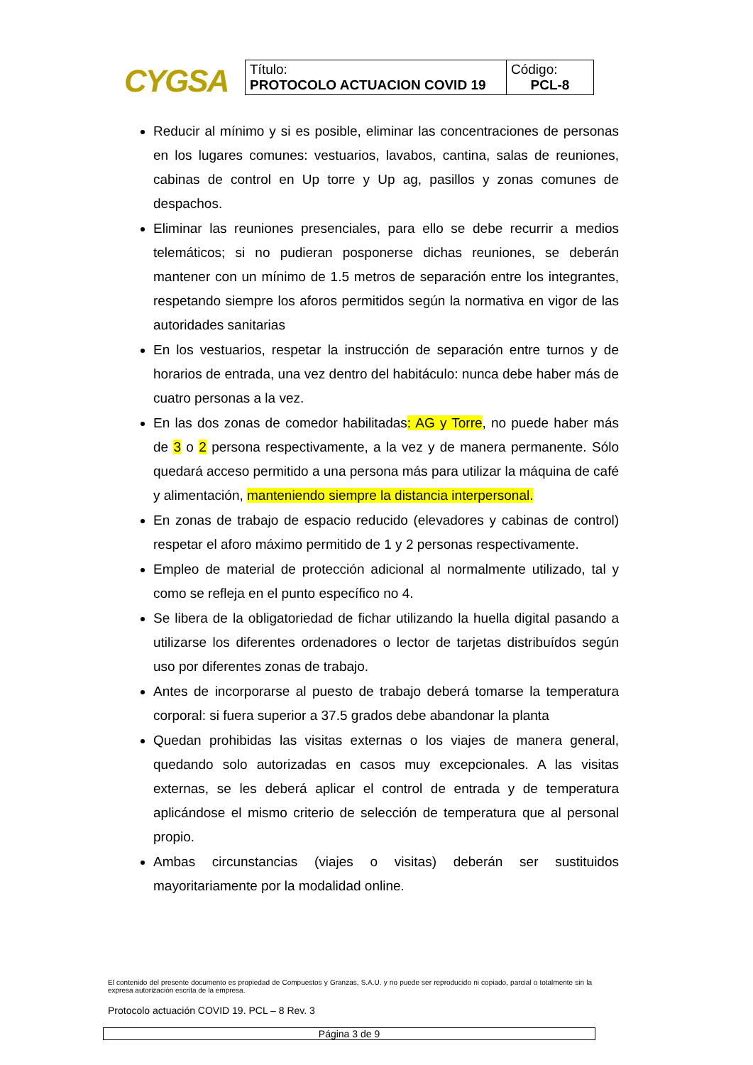CYGSA
| Título: PROTOCOLO ACTUACION COVID 19 | Código: PCL-8 |
Reducir al mínimo y si es posible, eliminar las concentraciones de personas en los lugares comunes: vestuarios, lavabos, cantina, salas de reuniones, cabinas de control en Up torre y Up ag, pasillos y zonas comunes de despachos.
Eliminar las reuniones presenciales, para ello se debe recurrir a medios telemáticos; si no pudieran posponerse dichas reuniones, se deberán mantener con un mínimo de 1.5 metros de separación entre los integrantes, respetando siempre los aforos permitidos según la normativa en vigor de las autoridades sanitarias
En los vestuarios, respetar la instrucción de separación entre turnos y de horarios de entrada, una vez dentro del habitáculo: nunca debe haber más de cuatro personas a la vez.
En las dos zonas de comedor habilitadas: AG y Torre, no puede haber más de 3 o 2 persona respectivamente, a la vez y de manera permanente. Sólo quedará acceso permitido a una persona más para utilizar la máquina de café y alimentación, manteniendo siempre la distancia interpersonal.
En zonas de trabajo de espacio reducido (elevadores y cabinas de control) respetar el aforo máximo permitido de 1 y 2 personas respectivamente.
Empleo de material de protección adicional al normalmente utilizado, tal y como se refleja en el punto específico no 4.
Se libera de la obligatoriedad de fichar utilizando la huella digital pasando a utilizarse los diferentes ordenadores o lector de tarjetas distribuídos según uso por diferentes zonas de trabajo.
Antes de incorporarse al puesto de trabajo deberá tomarse la temperatura corporal: si fuera superior a 37.5 grados debe abandonar la planta
Quedan prohibidas las visitas externas o los viajes de manera general, quedando solo autorizadas en casos muy excepcionales. A las visitas externas, se les deberá aplicar el control de entrada y de temperatura aplicándose el mismo criterio de selección de temperatura que al personal propio.
Ambas circunstancias (viajes o visitas) deberán ser sustituidos mayoritariamente por la modalidad online.
El contenido del presente documento es propiedad de Compuestos y Granzas, S.A.U. y no puede ser reproducido ni copiado, parcial o totalmente sin la expresa autorización escrita de la empresa.
Protocolo actuación COVID 19. PCL – 8 Rev. 3
Página 3 de 9